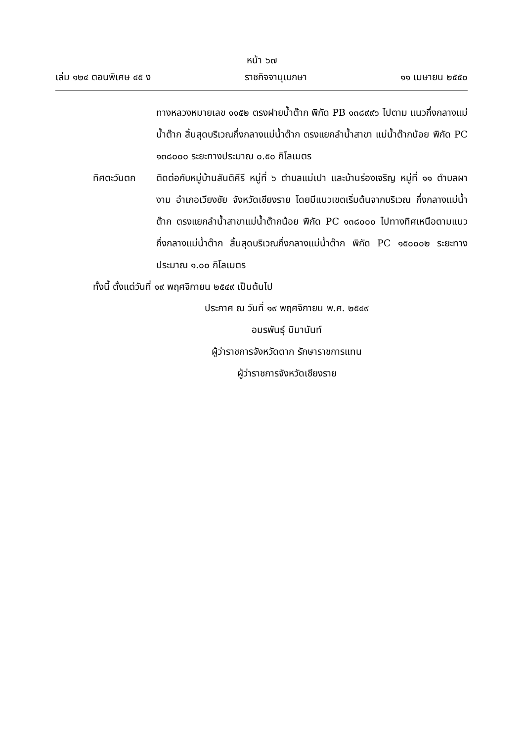หน้า ๖๗
เล่ม ๑๒๔ ตอนพิเศษ ๔๕ ง ราชกิจจานุเบกษา ๑๑ เมษายน ๒๕๕๐
ทางหลวงหมายเลข ๑๑๕๒ ตรงฝายน้ำต๊าก พิกัด PB ๑๓๘๙๙๖ ไปตาม แนวกึ่งกลางแม่น้ำต๊าก สิ้นสุดบริเวณกึ่งกลางแม่น้ำต๊าก ตรงแยกลำน้ำสาขา แม่น้ำต๊ากน้อย พิกัด PC ๑๓๘๐๐๐ ระยะทางประมาณ ๐.๕๐ กิโลเมตร
ทิศตะวันตก ติดต่อกับหมู่บ้านสันติคีรี หมู่ที่ ๖ ตำบลแม่เปา และบ้านร่องเจริญ หมู่ที่ ๑๑ ตำบลผางาม อำเภอเวียงชัย จังหวัดเชียงราย โดยมีแนวเขตเริ่มต้นจากบริเวณ กึ่งกลางแม่น้ำต๊าก ตรงแยกลำน้ำสาขาแม่น้ำต๊ากน้อย พิกัด PC ๑๓๘๐๐๐ ไปทางทิศเหนือตามแนวกึ่งกลางแม่น้ำต๊าก สิ้นสุดบริเวณกึ่งกลางแม่น้ำต๊าก พิกัด PC ๑๕๐๐๐๒ ระยะทางประมาณ ๑.๐๐ กิโลเมตร
ทั้งนี้ ตั้งแต่วันที่ ๑๙ พฤศจิกายน ๒๕๔๙ เป็นต้นไป
ประกาศ ณ วันที่ ๑๙ พฤศจิกายน พ.ศ. ๒๕๔๙
อมรพันธุ์ นิมานันท์
ผู้ว่าราชการจังหวัดตาก รักษาราชการแทน
ผู้ว่าราชการจังหวัดเชียงราย